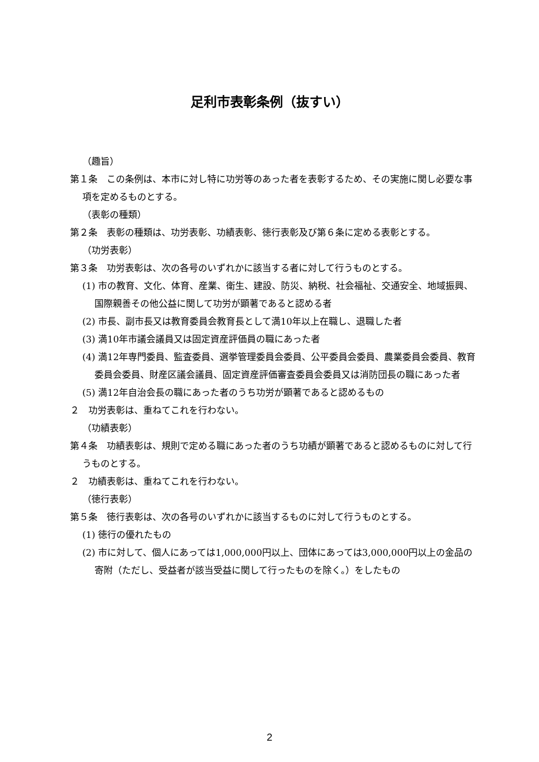足利市表彰条例（抜すい）
（趣旨）
第１条　この条例は、本市に対し特に功労等のあった者を表彰するため、その実施に関し必要な事項を定めるものとする。
（表彰の種類）
第２条　表彰の種類は、功労表彰、功績表彰、徳行表彰及び第６条に定める表彰とする。
（功労表彰）
第３条　功労表彰は、次の各号のいずれかに該当する者に対して行うものとする。
(1) 市の教育、文化、体育、産業、衛生、建設、防災、納税、社会福祉、交通安全、地域振興、国際親善その他公益に関して功労が顕著であると認める者
(2) 市長、副市長又は教育委員会教育長として満10年以上在職し、退職した者
(3) 満10年市議会議員又は固定資産評価員の職にあった者
(4) 満12年専門委員、監査委員、選挙管理委員会委員、公平委員会委員、農業委員会委員、教育委員会委員、財産区議会議員、固定資産評価審査委員会委員又は消防団長の職にあった者
(5) 満12年自治会長の職にあった者のうち功労が顕著であると認めるもの
２　功労表彰は、重ねてこれを行わない。
（功績表彰）
第４条　功績表彰は、規則で定める職にあった者のうち功績が顕著であると認めるものに対して行うものとする。
２　功績表彰は、重ねてこれを行わない。
（徳行表彰）
第５条　徳行表彰は、次の各号のいずれかに該当するものに対して行うものとする。
(1) 徳行の優れたもの
(2) 市に対して、個人にあっては1,000,000円以上、団体にあっては3,000,000円以上の金品の寄附（ただし、受益者が該当受益に関して行ったものを除く。）をしたもの
2